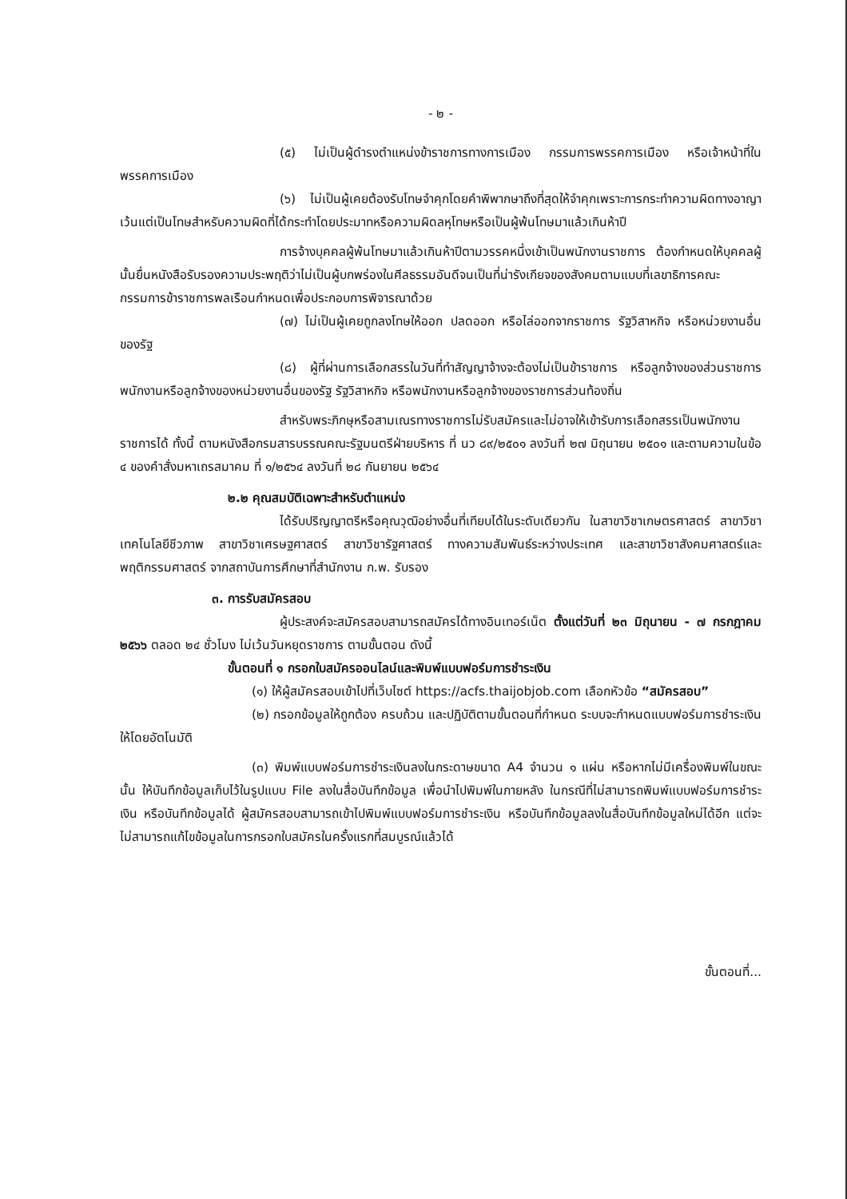- ๒ -
(๕) ไม่เป็นผู้ดำรงตำแหน่งข้าราชการทางการเมือง กรรมการพรรคการเมือง หรือเจ้าหน้าที่ในพรรคการเมือง
(๖) ไม่เป็นผู้เคยต้องรับโทษจำคุกโดยคำพิพากษาถึงที่สุดให้จำคุกเพราะการกระทำความผิดทางอาญา เว้นแต่เป็นโทษสำหรับความผิดที่ได้กระทำโดยประมาทหรือความผิดลหุโทษหรือเป็นผู้พ้นโทษมาแล้วเกินห้าปี
การจ้างบุคคลผู้พ้นโทษมาแล้วเกินห้าปีตามวรรคหนึ่งเข้าเป็นพนักงานราชการ ต้องกำหนดให้บุคคลผู้นั้นยื่นหนังสือรับรองความประพฤติว่าไม่เป็นผู้บกพร่องในศีลธรรมอันดีจนเป็นที่น่ารังเกียจของสังคมตามแบบที่เลขาธิการคณะกรรมการข้าราชการพลเรือนกำหนดเพื่อประกอบการพิจารณาด้วย
(๗) ไม่เป็นผู้เคยถูกลงโทษให้ออก ปลดออก หรือไล่ออกจากราชการ รัฐวิสาหกิจ หรือหน่วยงานอื่นของรัฐ
(๘) ผู้ที่ผ่านการเลือกสรรในวันที่ทำสัญญาจ้างจะต้องไม่เป็นข้าราชการ หรือลูกจ้างของส่วนราชการ พนักงานหรือลูกจ้างของหน่วยงานอื่นของรัฐ รัฐวิสาหกิจ หรือพนักงานหรือลูกจ้างของราชการส่วนท้องถิ่น
สำหรับพระภิกษุหรือสามเณรทางราชการไม่รับสมัครและไม่อาจให้เข้ารับการเลือกสรรเป็นพนักงานราชการได้ ทั้งนี้ ตามหนังสือกรมสารบรรณคณะรัฐมนตรีฝ่ายบริหาร ที่ นว ๘๙/๒๕๐๑ ลงวันที่ ๒๗ มิถุนายน ๒๕๐๑ และตามความในข้อ ๔ ของคำสั่งมหาเถรสมาคม ที่ ๑/๒๕๖๔ ลงวันที่ ๒๘ กันยายน ๒๕๖๔
๒.๒ คุณสมบัติเฉพาะสำหรับตำแหน่ง
ได้รับปริญญาตรีหรือคุณวุฒิอย่างอื่นที่เทียบได้ในระดับเดียวกัน ในสาขาวิชาเกษตรศาสตร์ สาขาวิชาเทคโนโลยีชีวภาพ สาขาวิชาเศรษฐศาสตร์ สาขาวิชารัฐศาสตร์ ทางความสัมพันธ์ระหว่างประเทศ และสาขาวิชาสังคมศาสตร์และพฤติกรรมศาสตร์ จากสถาบันการศึกษาที่สำนักงาน ก.พ. รับรอง
๓. การรับสมัครสอบ
ผู้ประสงค์จะสมัครสอบสามารถสมัครได้ทางอินเทอร์เน็ต ตั้งแต่วันที่ ๒๓ มิถุนายน - ๗ กรกฎาคม ๒๕๖๖ ตลอด ๒๔ ชั่วโมง ไม่เว้นวันหยุดราชการ ตามขั้นตอน ดังนี้
ขั้นตอนที่ ๑ กรอกใบสมัครออนไลน์และพิมพ์แบบฟอร์มการชำระเงิน
(๑) ให้ผู้สมัครสอบเข้าไปที่เว็บไซต์ https://acfs.thaijobjob.com เลือกหัวข้อ “สมัครสอบ”
(๒) กรอกข้อมูลให้ถูกต้อง ครบถ้วน และปฏิบัติตามขั้นตอนที่กำหนด ระบบจะกำหนดแบบฟอร์มการชำระเงินให้โดยอัตโนมัติ
(๓) พิมพ์แบบฟอร์มการชำระเงินลงในกระดาษขนาด A4 จำนวน ๑ แผ่น หรือหากไม่มีเครื่องพิมพ์ในขณะนั้น ให้บันทึกข้อมูลเก็บไว้ในรูปแบบ File ลงในสื่อบันทึกข้อมูล เพื่อนำไปพิมพ์ในภายหลัง ในกรณีที่ไม่สามารถพิมพ์แบบฟอร์มการชำระเงิน หรือบันทึกข้อมูลได้ ผู้สมัครสอบสามารถเข้าไปพิมพ์แบบฟอร์มการชำระเงิน หรือบันทึกข้อมูลลงในสื่อบันทึกข้อมูลใหม่ได้อีก แต่จะไม่สามารถแก้ไขข้อมูลในการกรอกใบสมัครในครั้งแรกที่สมบูรณ์แล้วได้
ขั้นตอนที่...